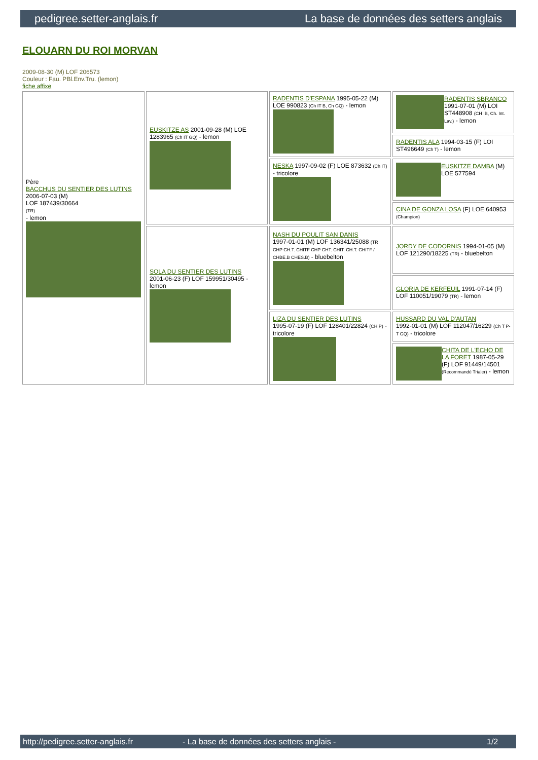pedigree.setter-anglais.fr La base de données des setters anglais
ELOUARN DU ROI MORVAN
2009-08-30 (M) LOF 206573
Couleur : Fau. PBl.Env.Tru. (lemon)
fiche affixe
| Père BACCHUS DU SENTIER DES LUTINS 2006-07-03 (M) LOF 187439/30664 (TR) - lemon | EUSKITZE AS 2001-09-28 (M) LOE 1283965 (Ch IT GQ) - lemon | RADENTIS D'ESPANA 1995-05-22 (M) LOE 990823 (Ch IT B, Ch GQ) - lemon | RADENTIS SBRANCO 1991-07-01 (M) LOI ST448908 (CH IB, Ch. Int. Lav.) - lemon |
| | | | RADENTIS ALA 1994-03-15 (F) LOI ST496649 (Ch T) - lemon |
| | | NESKA 1997-09-02 (F) LOE 873632 (Ch IT) - tricolore | EUSKITZE DAMBA (M) LOE 577594 |
| | | | CINA DE GONZA LOSA (F) LOE 640953 (Champion) |
| | SOLA DU SENTIER DES LUTINS 2001-06-23 (F) LOF 159951/30495 - lemon | NASH DU POULIT SAN DANIS 1997-01-01 (M) LOF 136341/25088 (TR CHP CH.T. CHITF CHP CHT. CHIT. CH.T. CHITF / CHBE.B CHES.B) - bluebelton | JORDY DE CODORNIS 1994-01-05 (M) LOF 121290/18225 (TR) - bluebelton |
| | | | GLORIA DE KERFEUIL 1991-07-14 (F) LOF 110051/19079 (TR) - lemon |
| | | LIZA DU SENTIER DES LUTINS 1995-07-19 (F) LOF 128401/22824 (CH P) - tricolore | HUSSARD DU VAL D'AUTAN 1992-01-01 (M) LOF 112047/16229 (Ch T P- T GQ) - tricolore |
| | | | CHITA DE L'ECHO DE LA FORET 1987-05-29 (F) LOF 91449/14501 (Recommandé Trialer) - lemon |
http://pedigree.setter-anglais.fr - La base de données des setters anglais - 1/2